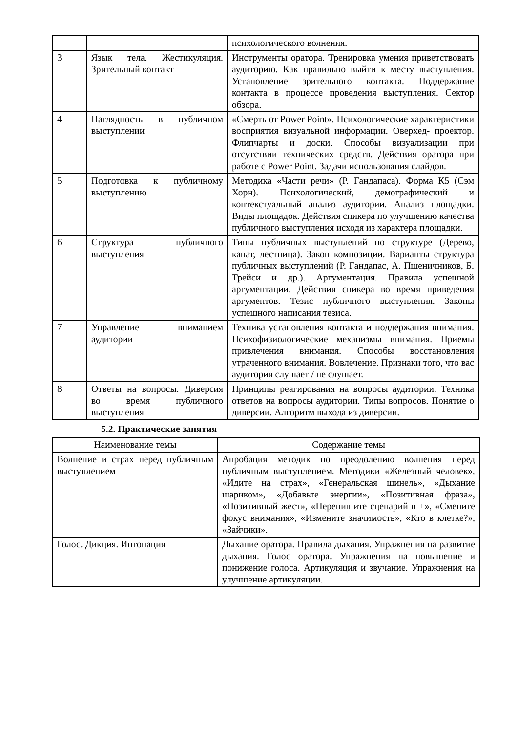| | | психологического волнения. |
| 3 | Язык тела. Жестикуляция. Зрительный контакт | Инструменты оратора. Тренировка умения приветствовать аудиторию. Как правильно выйти к месту выступления. Установление зрительного контакта. Поддержание контакта в процессе проведения выступления. Сектор обзора. |
| 4 | Наглядность в публичном выступлении | «Смерть от Power Point». Психологические характеристики восприятия визуальной информации. Оверхед- проектор. Флипчарты и доски. Способы визуализации при отсутствии технических средств. Действия оратора при работе с Power Point. Задачи использования слайдов. |
| 5 | Подготовка к публичному выступлению | Методика «Части речи» (Р. Гандапаса). Форма К5 (Сэм Хорн). Психологический, демографический и контекстуальный анализ аудитории. Анализ площадки. Виды площадок. Действия спикера по улучшению качества публичного выступления исходя из характера площадки. |
| 6 | Структура публичного выступления | Типы публичных выступлений по структуре (Дерево, канат, лестница). Закон композиции. Варианты структура публичных выступлений (Р. Гандапас, А. Пшеничников, Б. Трейси и др.). Аргументация. Правила успешной аргументации. Действия спикера во время приведения аргументов. Тезис публичного выступления. Законы успешного написания тезиса. |
| 7 | Управление вниманием аудитории | Техника установления контакта и поддержания внимания. Психофизиологические механизмы внимания. Приемы привлечения внимания. Способы восстановления утраченного внимания. Вовлечение. Признаки того, что вас аудитория слушает / не слушает. |
| 8 | Ответы на вопросы. Диверсия во время публичного выступления | Принципы реагирования на вопросы аудитории. Техника ответов на вопросы аудитории. Типы вопросов. Понятие о диверсии. Алгоритм выхода из диверсии. |
5.2. Практические занятия
| Наименование темы | Содержание темы |
| --- | --- |
| Волнение и страх перед публичным выступлением | Апробация методик по преодолению волнения перед публичным выступлением. Методики «Железный человек», «Идите на страх», «Генеральская шинель», «Дыхание шариком», «Добавьте энергии», «Позитивная фраза», «Позитивный жест», «Перепишите сценарий в +», «Смените фокус внимания», «Измените значимость», «Кто в клетке?», «Зайчики». |
| Голос. Дикция. Интонация | Дыхание оратора. Правила дыхания. Упражнения на развитие дыхания. Голос оратора. Упражнения на повышение и понижение голоса. Артикуляция и звучание. Упражнения на улучшение артикуляции. |